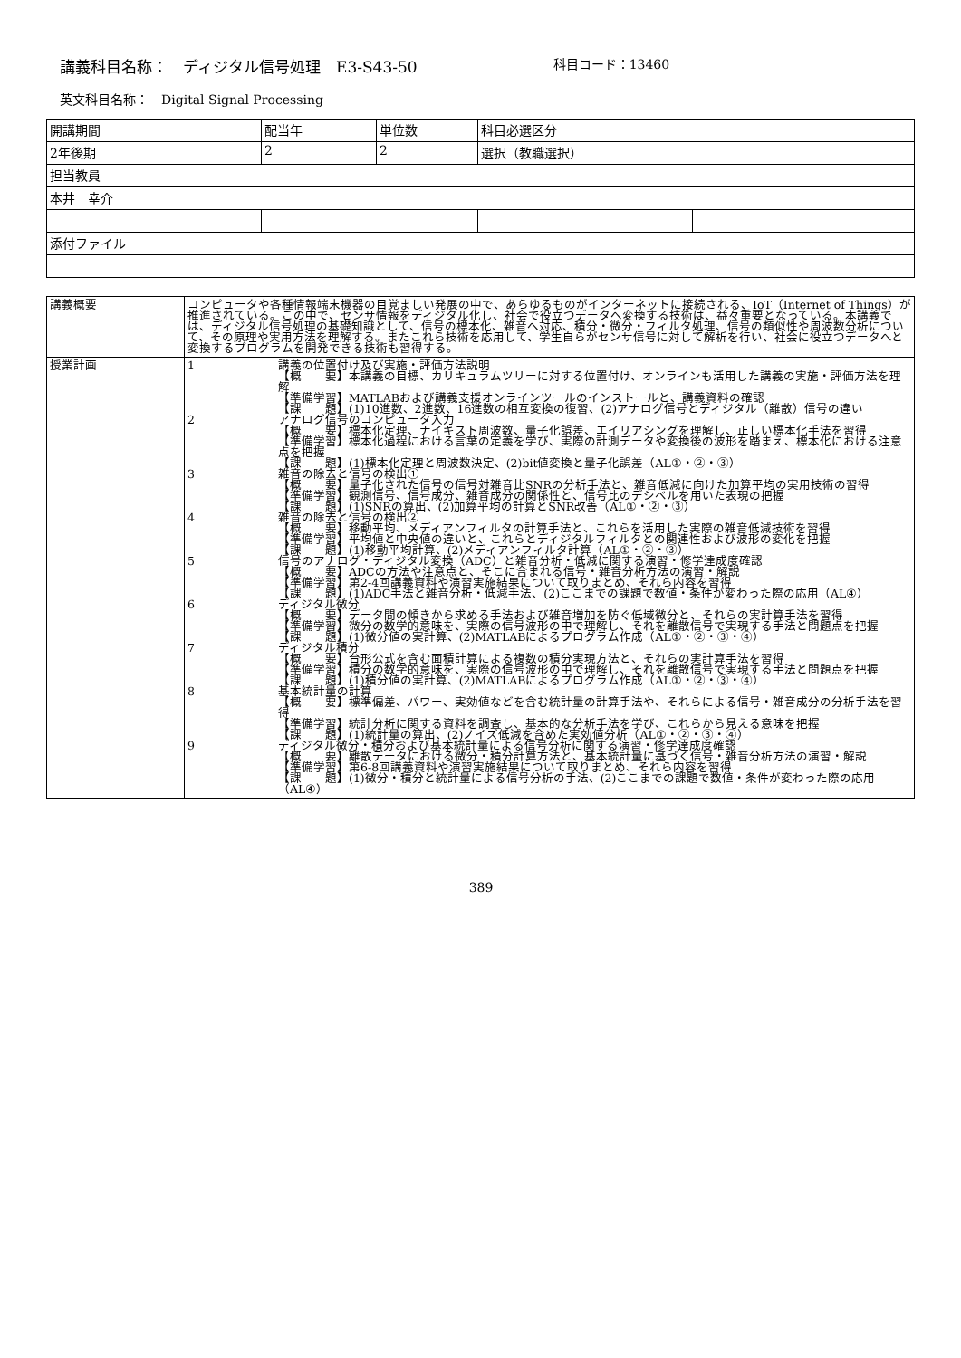講義科目名称：　ディジタル信号処理　E3-S43-50 科目コード：13460
英文科目名称：　Digital Signal Processing
| 開講期間 | 配当年 | 単位数 | 科目必選区分 | |
| 2年後期 | 2 | 2 | 選択（教職選択） | |
| 担当教員 | | | | |
| 本井 幸介 | | | | |
| 添付ファイル | | | | |
| 講義概要 | コンピュータや各種情報端末機器の目覚ましい発展の中で、あらゆるものがインターネットに接続される、IoT（Internet of Things）が推進されている。この中で、センサ情報をディジタル化し、社会で役立つデータへ変換する技術は、益々重要となっている。本講義では、ディジタル信号処理の基礎知識として、信号の標本化、雑音へ対応、積分・微分・フィルタ処理、信号の類似性や周波数分析について、その原理や実用方法を理解する。またこれら技術を応用して、学生自らがセンサ信号に対して解析を行い、社会に役立つデータへと変換するプログラムを開発できる技術も習得する。 |
| 授業計画 | 1 講義の位置付け及び実施・評価方法説明 【概 要】本講義の目標、カリキュラムツリーに対する位置付け、オンラインも活用した講義の実施・評価方法を理解 【準備学習】MATLABおよび講義支援オンラインツールのインストールと、講義資料の確認 【課 題】(1)10進数、2進数、16進数の相互変換の復習、(2)アナログ信号とディジタル（離散）信号の違い 2 アナログ信号のコンピュータ入力 【概 要】標本化定理、ナイキスト周波数、量子化誤差、エイリアシングを理解し、正しい標本化手法を習得 【準備学習】標本化過程における言葉の定義を学び、実際の計測データや変換後の波形を踏まえ、標本化における注意点を把握 【課 題】(1)標本化定理と周波数決定、(2)bit値変換と量子化誤差（AL①・②・③） 3 雑音の除去と信号の検出① 【概 要】量子化された信号の信号対雑音比SNRの分析手法と、雑音低減に向けた加算平均の実用技術の習得 【準備学習】観測信号、信号成分、雑音成分の関係性と、信号比のデシベルを用いた表現の把握 【課 題】(1)SNRの算出、(2)加算平均の計算とSNR改善（AL①・②・③） 4 雑音の除去と信号の検出② 【概 要】移動平均、メディアンフィルタの計算手法と、これらを活用した実際の雑音低減技術を習得 【準備学習】平均値と中央値の違いと、これらとディジタルフィルタとの関連性および波形の変化を把握 【課 題】(1)移動平均計算、(2)メディアンフィルタ計算（AL①・②・③） 5 信号のアナログ・ディジタル変換（ADC）と雑音分析・低減に関する演習・修学達成度確認 【概 要】ADCの方法や注意点と、そこに含まれる信号・雑音分析方法の演習・解説 【準備学習】第2-4回講義資料や演習実施結果について取りまとめ、それら内容を習得 【課 題】(1)ADC手法と雑音分析・低減手法、(2)ここまでの課題で数値・条件が変わった際の応用（AL④） 6 ディジタル微分 【概 要】データ間の傾きから求める手法および雑音増加を防ぐ低域微分と、それらの実計算手法を習得 【準備学習】微分の数学的意味を、実際の信号波形の中で理解し、それを離散信号で実現する手法と問題点を把握 【課 題】(1)微分値の実計算、(2)MATLABによるプログラム作成（AL①・②・③・④） 7 ディジタル積分 【概 要】台形公式を含む面積計算による複数の積分実現方法と、それらの実計算手法を習得 【準備学習】積分の数学的意味を、実際の信号波形の中で理解し、それを離散信号で実現する手法と問題点を把握 【課 題】(1)積分値の実計算、(2)MATLABによるプログラム作成（AL①・②・③・④） 8 基本統計量の計算 【概 要】標準偏差、パワー、実効値などを含む統計量の計算手法や、それらによる信号・雑音成分の分析手法を習得 【準備学習】統計分析に関する資料を調査し、基本的な分析手法を学び、これらから見える意味を把握 【課 題】(1)統計量の算出、(2)ノイズ低減を含めた実効値分析（AL①・②・③・④） 9 ディジタル微分・積分および基本統計量による信号分析に関する演習・修学達成度確認 【概 要】離散データにおける微分・積分計算方法と、基本統計量に基づく信号・雑音分析方法の演習・解説 【準備学習】第6-8回講義資料や演習実施結果について取りまとめ、それら内容を習得 【課 題】(1)微分・積分と統計量による信号分析の手法、(2)ここまでの課題で数値・条件が変わった際の応用（AL④） |
389